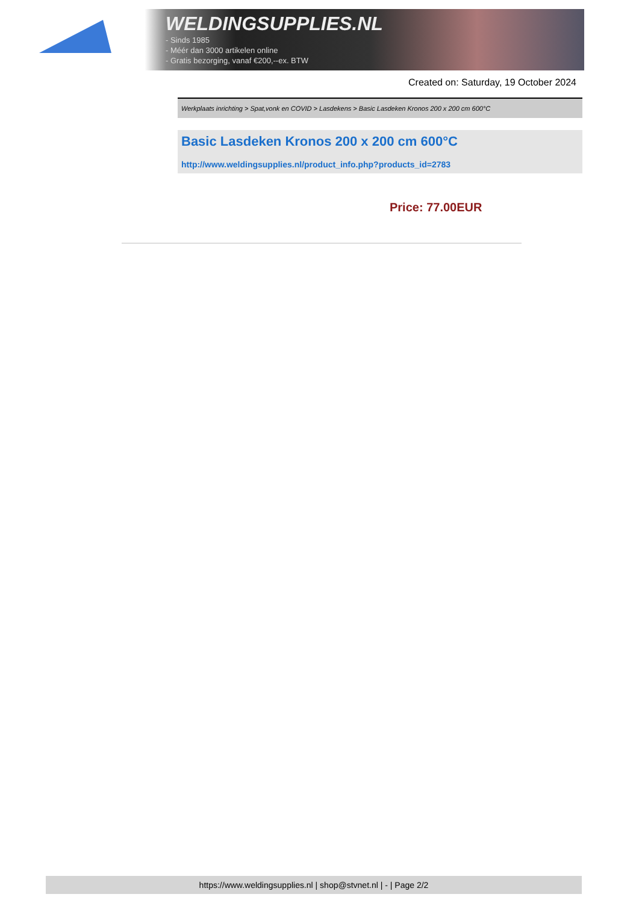WELDINGSUPPLIES.NL
- Sinds 1985
- Méér dan 3000 artikelen online
- Gratis bezorging, vanaf €200,--ex. BTW
Created on: Saturday, 19 October 2024
Werkplaats inrichting > Spat,vonk en COVID > Lasdekens > Basic Lasdeken Kronos 200 x 200 cm 600°C
Basic Lasdeken Kronos 200 x 200 cm 600°C
http://www.weldingsupplies.nl/product_info.php?products_id=2783
Price: 77.00EUR
https://www.weldingsupplies.nl | shop@stvnet.nl | - | Page 2/2